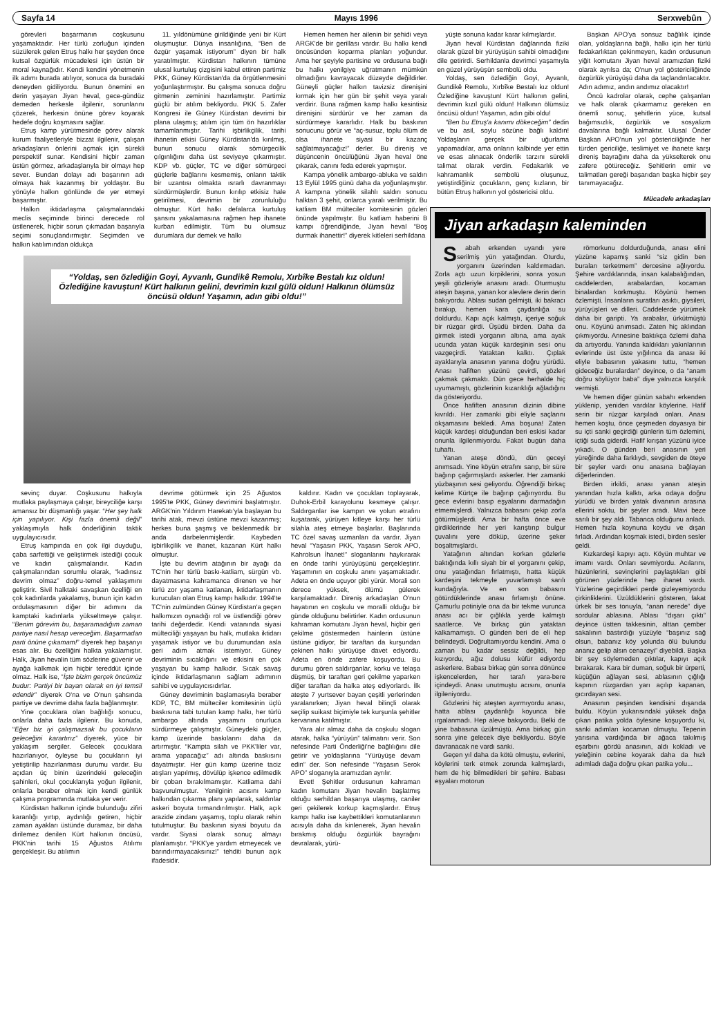Sayfa 14 Mayıs 1996 Serxwebûn
görevleri başarmanın coşkusunu yaşamaktadır. Her türlü zorluğun içinden süzülerek gelen Etruş halkı her şeyden önce kutsal özgürlük mücadelesi için üstün bir moral kaynağıdır. Kendi kendini yönetmenin ilk adımı burada atılıyor, sonuca da buradaki deneyden gidiliyordu. Bunun önemini en derin yaşayan Jiyan heval, gece-gündüz demeden herkesle ilgilenir, sorunlarını çözerek, herkesin önüne görev koyarak hedefe doğru koşmasını sağlar.
Etruş kamp yürütmesinde görev alarak kurum faaliyetleriyle bizzat ilgilenir, çalışan arkadaşların önlerini açmak için sürekli perspektif sunar. Kendisini hiçbir zaman üstün görmez, arkadaşlarıyla bir olmayı hep sever. Bundan dolayı adı başarının adı olmaya hak kazanmış bir yoldaştır. Bu yönüyle halkın gönlünde de yer etmeyi başarmıştır.
Halkın iktidarlaşma çalışmalarındaki meclis seçiminde birinci derecede rol üstlenerek, hiçbir sorun çıkmadan başarıyla seçimi sonuçlandırmıştır. Seçimden ve halkın katılımından oldukça
11. yıldönümüne girildiğinde yeni bir Kürt oluşmuştur. Dünya insanlığına, “Ben de özgür yaşamak istiyorum” diyen bir halk yaratılmıştır. Kürdistan halkının tümüne ulusal kurtuluş çizgisini kabul ettiren partimiz PKK, Güney Kürdistan'da da örgütlenmesini yoğunlaştırmıştır. Bu çalışma sonuca doğru gitmenin zeminini hazırlamıştır. Partimiz güçlü bir atılım bekliyordu. PKK 5. Zafer Kongresi ile Güney Kürdistan devrimi bir plana ulaşmış; atılım için tüm ön hazırlıklar tamamlanmıştır. Tarihi işbirlikçilik, tarihi ihanetin etkisi Güney Kürdistan'da kırılmış, bunun sonucu olarak sömürgecilik çılgınlığını daha üst seviyeye çıkarmıştır. KDP vb. güçler, TC ve diğer sömürgeci güçlerle bağlarını kesmemiş, onların taktik bir uzantısı olmakta ısrarlı davranmayı sürdürmüşlerdir. Bunun kırılıp etkisiz hale getirilmesi, devrimin bir zorunluluğu olmuştur. Kürt halkı defalarca kurtuluş şansını yakalamasına rağmen hep ihanete kurban edilmiştir. Tüm bu olumsuz durumlara dur demek ve halkı
Hemen hemen her ailenin bir şehidi veya ARGK'de bir gerillası vardır. Bu halkı kendi öncüsünden koparma planları yoğundur. Ama her şeyiyle partisine ve ordusuna bağlı bu halkı yenilgiye uğratmanın mümkün olmadığını kavrayacak düzeyde değildirler. Güneyli güçler halkın tavizsiz direnişini kırmak için her gün bir şehit veya yaralı verdirir. Buna rağmen kamp halkı kesintisiz direnişini sürdürür ve her zaman da sürdürmeye kararlıdır. Halk bu baskının sonucunu görür ve “aç-susuz, toplu ölüm de olsa ihanete siyasi bir kazanç sağlatmayacağız!” derler. Bu direniş ve düşüncenin öncülüğünü Jiyan heval öne çıkarak, canını feda ederek yapmıştır.
Kampa yönelik ambargo-abluka ve saldırı 13 Eylül 1995 günü daha da yoğunlaşmıştır. A kampına yönelik silahlı saldırı sonucu halktan 3 şehit, onlarca yaralı verilmiştir. Bu katliam BM mülteciler komitesinin gözleri önünde yapılmıştır. Bu katliam haberini B kampı öğrendiğinde, Jiyan heval “Boş durmak ihanettir!” diyerek kitleleri serhildana
yüşte sonuna kadar karar kılmışlardır.
Jiyan heval Kürdistan dağlarında fiziki olarak güzel bir yürüyüşün sahibi olmadığını dile getirirdi. Serhildanla devrimci yaşamıyla en güzel yürüyüşün sembolü oldu.
Yoldaş, sen özlediğin Goyi, Ayvanlı, Gundikê Remolu, Xırbîke Bestalı kız oldun! Özlediğine kavuştun! Kürt halkının gelini, devrimin kızıl gülü oldun! Halkının ölümsüz öncüsü oldun! Yaşamın, adın gibi oldu!
“Ben bu Etruş'a kanımı dökeceğim” dedin ve bu asil, soylu sözüne bağlı kaldın! Yoldaşların gerçek bir uğurlama yapamadılar, ama onların kalbinde yer ettin ve esas alınacak önderlik tarzını sürekli talimat olarak verdin. Fedakarlık ve kahramanlık sembolü oluşunuz, yetiştirdiğiniz çocukların, genç kızların, bir bütün Etruş halkının yol göstericisi oldu.
Başkan APO'ya sonsuz bağlılık içinde olan, yoldaşlarına bağlı, halkı için her türlü fedakarlıktan çekinmeyen, kadın ordusunun yiğit komutanı Jiyan heval aramızdan fiziki olarak ayrılsa da; O'nun yol göstericiliğinde özgürlük yürüyüşü daha da taçlandırılacaktır. Adın adımız, andın andımız olacaktır!
Öncü kadrolar olarak, cephe çalışanları ve halk olarak çıkarmamız gereken en önemli sonuç, şehitlerin yüce, kutsal bağımsızlık, özgürlük ve sosyalizm davalarına bağlı kalmaktır. Ulusal Önder Başkan APO'nun yol göstericiliğinde her türden gericiliğe, teslimiyet ve ihanete karşı direniş bayrağını daha da yükselterek onu zafere götüreceğiz. Şehitlerin emir ve talimatları gereği başarıdan başka hiçbir şey tanımayacağız.
Mücadele arkadaşları
“Yoldaş, sen özlediğin Goyi, Ayvanlı, Gundikê Remolu, Xırbîke Bestalı kız oldun! Özlediğine kavuştun! Kürt halkının gelini, devrimin kızıl gülü oldun! Halkının ölümsüz öncüsü oldun! Yaşamın, adın gibi oldu!”
sevinç duyar. Coşkusunu halkıyla mutlaka paylaşmaya çalışır, bireyciliğe karşı amansız bir düşmanlığı yaşar. “Her şey halk için yapılıyor. Kişi fazla önemli değil” yaklaşımıyla halk önderliğinin taktik uygulayıcısıdır.
Etruş kampında en çok ilgi duyduğu, çaba sarfettiği ve geliştirmek istediği çocuk ve kadın çalışmalarıdır. Kadın çalışmalarından sorumlu olarak, “kadınsız devrim olmaz” doğru-temel yaklaşımını geliştirir. Sivil halktaki savaşkan özelliği en çok kadınlarda yakalamış, bunun için kadın ordulaşmasının diğer bir adımını da kamptaki kadınlarla yükseltmeye çalışır. “Benim görevim bu, başaramadığım zaman partiye nasıl hesap vereceğim. Başarmadan parti önüne çıkamam!” diyerek hep başarıyı esas alır. Bu özelliğini halkta yakalamıştır. Halk, Jiyan hevalin tüm sözlerine güvenir ve ayağa kalkmak için hiçbir tereddüt içinde olmaz. Halk ise, “İşte bizim gerçek öncümüz budur: Partiyi bir bayan olarak en iyi temsil edendir” diyerek O'na ve O'nun şahsında partiye ve devrime daha fazla bağlanmıştır.
Yine çocuklara olan bağlılığı sonucu, onlarla daha fazla ilgilenir. Bu konuda, “Eğer biz iyi çalışmazsak bu çocukların geleceğini karartırız” diyerek, yüce bir yaklaşım sergiler. Gelecek çocuklara hazırlanıyor, öyleyse bu çocukların iyi yetiştirilip hazırlanması durumu vardır. Bu açıdan üç binin üzerindeki geleceğin şahinleri, okul çocuklarıyla yoğun ilgilenir, onlarla beraber olmak için kendi günlük çalışma programında mutlaka yer verir.
Kürdistan halkının içinde bulunduğu zifiri karanlığı yırtıp, aydınlığı getiren, hiçbir zaman ayakları üstünde duramaz, bir daha dirilemez denilen Kürt halkının öncüsü, PKK'nin tarihi 15 Ağustos Atılımı gerçekleşir. Bu atılımın
devrime götürmek için 25 Ağustos 1995'te PKK, Güney devrimini başlatmıştır. ARGK'nin Yıldırım Harekatı'yla başlayan bu tarihi atak, mevzi üstüne mevzi kazanmış; herkes buna şaşmış ve beklenmedik bir anda darbelenmişlerdir. Kaybeden işbirlikçilik ve ihanet, kazanan Kürt halkı olmuştur.
İşte bu devrim atağının bir ayağı da TC'nin her türlü baskı-katliam, sürgün vb. dayatmasına kahramanca direnen ve her türlü zor yaşama katlanan, iktidarlaşmanın kurucuları olan Etruş kampı halkıdır. 1994'te TC'nin zulmünden Güney Kürdistan'a geçen halkımızın oynadığı rol ve üstlendiği görev tarihi değerdedir. Kendi vatanında siyasi mülteciliği yaşayan bu halk, mutlaka iktidarı yaşamak istiyor ve bu durumundan asla geri adım atmak istemiyor. Güney devriminin sıcaklığını ve etkisini en çok yaşayan bu kamp halkıdır. Sıcak savaş içinde iktidarlaşmanın sağlam adımının sahibi ve uygulayıcısıdırlar.
Güney devriminin başlamasıyla beraber KDP, TC, BM mülteciler komitesinin üçlü baskısına tabi tutulan kamp halkı, her türlü ambargo altında yaşamını onurluca sürdürmeye çalışmıştır. Güneydeki güçler, kamp üzerinde baskılarını daha da artırmıştır. “Kampta silah ve PKK'liler var, arama yapacağız” adı altında baskısını dayatmıştır. Her gün kamp üzerine taciz atışları yapılmış, dövülüp işkence edilmedik bir çoban bırakılmamıştır. Katliama dahi başvurulmuştur. Yenilginin acısını kamp halkından çıkarma planı yapılarak, saldırılar askeri boyuta tırmandırılmıştır. Halk, açık arazide zindanı yaşamış, toplu olarak rehin tutulmuştur. Bu baskının siyasi boyutu da vardır. Siyasi olarak sonuç almayı planlamıştır. “PKK'ye yardım etmeyecek ve barındırmayacaksınız!” tehditi bunun açık ifadesidir.
kaldırır. Kadın ve çocukları toplayarak, Duhok-Erbil karayolunu kesmeye çalışır. Saldırganlar ise kampın ve yolun etrafını kuşatarak, yürüyen kitleye karşı her türlü silahla ateş etmeye başlarlar. Başlarında TC özel savaş uzmanları da vardır. Jiyan heval “Yaşasın PKK, Yaşasın Serok APO, Kahrolsun İhanet!” sloganlarını haykırarak en önde tarihi yürüyüşünü gerçekleştirir. Yaşamının en coşkulu anını yaşamaktadır. Adeta en önde uçuyor gibi yürür. Morali son derece yüksek, ölümü gülerek karşılamaktadır. Direniş arkadaşları O'nun hayatının en coşkulu ve moralli olduğu bir günde olduğunu belirtirler. Kadın ordusunun kahraman komutanı Jiyan heval, hiçbir geri çekilme göstermeden hainlerin üstüne üstüne gidiyor, bir taraftan da kurşundan çekinen halkı yürüyüşe davet ediyordu. Adeta en önde zafere koşuyordu. Bu durumu gören saldırganlar, korku ve telaşa düşmüş, bir taraftan geri çekilme yaparken diğer taraftan da halka ateş ediyorlardı. İlk ateşte 7 yurtsever bayan çeşitli yerlerinden yaralanırken; Jiyan heval bilinçli olarak seçilip suikast biçimiyle tek kurşunla şehitler kervanına katılmıştır.
Yara alır almaz daha da coşkulu slogan atarak, halka “yürüyün” talimatını verir. Son nefesinde Parti Önderliği'ne bağlılığını dile getirir ve yoldaşlarına “Yürüyüşe devam edin” der. Son nefesinde “Yaşasın Serok APO” sloganıyla aramızdan ayrılır.
Evet! Şehitler ordusunun kahraman kadın komutanı Jiyan hevalin başlatmış olduğu serhildan başarıya ulaşmış, caniler geri çekilerek korkup kaçmışlardır. Etruş kampı halkı ise kaybettikleri komutanlarının acısıyla daha da kinlenerek, Jiyan hevalin bırakmış olduğu özgürlük bayrağını devralarak, yürü-
Jiyan arkadaşın kaleminden
Sabah erkenden uyandı yere serilmiş yün yatağından. Oturdu, yorganını üzerinden kaldırmadan. Zorla açtı uzun kirpiklerini, sonra yosun yeşili gözleriyle anasını aradı. Oturmuştu ateşin başına, yanan kor alevlere derin derin bakıyordu. Ablası sudan gelmişti, iki bakracı bırakıp, hemen kara çaydanlığa su doldurdu. Kapı açık kalmıştı, içeriye soğuk bir rüzgar girdi. Üşüdü birden. Daha da girmek istedi yorganın altına, ama ayak ucunda yatan küçük kardeşinin sesi onu vazgeçirdi. Yataktan kalktı. Çıplak ayaklarıyla anasının yanına doğru yürüdü. Anası hafiften yüzünü çevirdi, gözleri çakmak çakmaktı. Dün gece herhalde hiç uyumamıştı, gözlerinin kızarıklığı ağladığını da gösteriyordu.
Önce hafiften anasının dizinin dibine kıvrıldı. Her zamanki gibi eliyle saçlarını okşamasını bekledi. Ama boşuna! Zaten küçük kardeşi olduğundan beri eskisi kadar onunla ilgilenmiyordu. Fakat bugün daha tuhaftı.
Yanan ateşe döndü, dün geceyi anımsadı. Yine köyün etrafını sarıp, bir süre bağırıp çağırmışlardı askerler. Her zamanki yüzbaşının sesi geliyordu. Öğrendiği birkaç kelime Kürtçe ile bağırıp çağırıyordu. Bu gece evlerini basıp eşyalarını darmadağın etmemişlerdi. Yalnızca babasını çekip zorla götürmüşlerdi. Ama bir hafta önce eve girdiklerinde her yeri karıştırıp bulgur çuvalını yere döküp, üzerine şeker boşaltmışlardı.
Yatağının altından korkan gözlerle baktığında kıllı siyah bir el yorganını çekip, onu yatağından fırlatmıştı, hatta küçük kardeşini tekmeyle yuvarlamıştı sarılı kundağıyla. Ve en son babasını götürdüklerinde anası fırlamıştı önüne. Çamurlu potiniyle ona da bir tekme vurunca anası acı bir çığlıkla yerde kalmıştı saatlerce. Ve birkaç gün yataktan kalkamamıştı. O günden beri de eli hep belindeydi. Doğrultamıyordu kendini. Ama o zaman bu kadar sessiz değildi, hep kızıyordu, ağız dolusu küfür ediyordu askerlere. Babası birkaç gün sonra dönünce işkencelerden, her tarafı yara-bere içindeydi. Anası unutmuştu acısını, onunla ilgileniyordu.
Gözlerini hiç ateşten ayırmıyordu anası, hatta ablası çaydanlığı koyunca bile ırgalanmadı. Hep aleve bakıyordu. Belki de yine babasına üzülmüştü. Ama birkaç gün sonra yine gelecek diye bekliyordu. Böyle davranacak ne vardı sanki.
Geçen yıl daha da kötü olmuştu, evlerini, köylerini terk etmek zorunda kalmışlardı, hem de hiç bilmedikleri bir şehire. Babası eşyaları motorun
römorkunu doldurduğunda, anası elini yüzüne kapamış sanki “siz gidin ben buraları terketmem” dercesine ağlıyordu. Şehire vardıklarında, insan kalabalığından, caddelerden, arabalardan, kocaman binalardan korkmuştu. Köyünü hemen özlemişti. İnsanların suratları asıktı, giysileri, yürüyüşleri ve dilleri. Caddelerde yürümek daha bir garipti. Ya arabalar, ürkütmüştü onu. Köyünü anımsadı. Zaten hiç aklından çıkmıyordu. Annesine baktıkça özlemi daha da artıyordu. Yanında kaldıkları yakınlarının evlerinde üst üste yığılınca da anası iki eliyle babasının yakasını tuttu, “hemen gideceğiz buralardan” deyince, o da “anam doğru söylüyor baba” diye yalnızca karşılık vermişti.
Ve hemen diğer günün sabahı erkenden yüklenip, yeniden vardılar köylerine. Hafif serin bir rüzgar karşıladı onları. Anası hemen koştu, önce çeşmeden doyasıya bir su içti sanki geçirdiği günlerin tüm özlemini, içtiği suda giderdi. Hafif kırışan yüzünü iyice yıkadı. O günden beri anasının yeri yüreğinde daha farklıydı, sevgiden de öteye bir şeyler vardı onu anasına bağlayan diğerlerinden.
Birden irkildi, anası yanan ateşin yanından hızla kalktı, arka odaya doğru yürüdü ve birden yatak divanının arasına ellerini soktu, bir şeyler aradı. Mavi beze sarılı bir şey aldı. Tabanca olduğunu anladı. Hemen hızla koynuna koydu ve dışarı fırladı. Ardından koşmak istedi, birden sesler geldi.
Kızkardeşi kapıyı açtı. Köyün muhtar ve imamı vardı. Onları sevmiyordu. Acılarını, hüzünlerini, sevinçlerini paylaştıkları gibi görünen yüzlerinde hep ihanet vardı. Yüzlerine geçirdikleri perde gizleyemiyordu çirkinliklerini. Üzüldüklerini gösteren, fakat ürkek bir ses tonuyla, “anan nerede” diye sordular ablasına. Ablası “dışarı çıktı” deyince üstten takkesinin, alttan çember sakalının bastırdığı yüzüyle “başınız sağ olsun, babanız köy yolunda ölü bulundu ananız gelip alsın cenazeyi” diyebildi. Başka bir şey söylemeden çıktılar, kapıyı açık bırakarak. Kara bir duman, soğuk bir ürperti, küçüğün ağlayan sesi, ablasının çığlığı kapının rüzgardan yarı açılıp kapanan, gıcırdayan sesi.
Anasının peşinden kendisini dışarıda buldu. Köyün yukarısındaki yüksek dağa çıkan patika yolda öylesine koşuyordu ki, sanki adımları kocaman olmuştu. Tepenin yarısına vardığında bir ağaca takılmış eşarbını gördü anasının, aldı kokladı ve yeleğinin cebine koyarak daha da hızlı adımladı dağa doğru çıkan patika yolu...